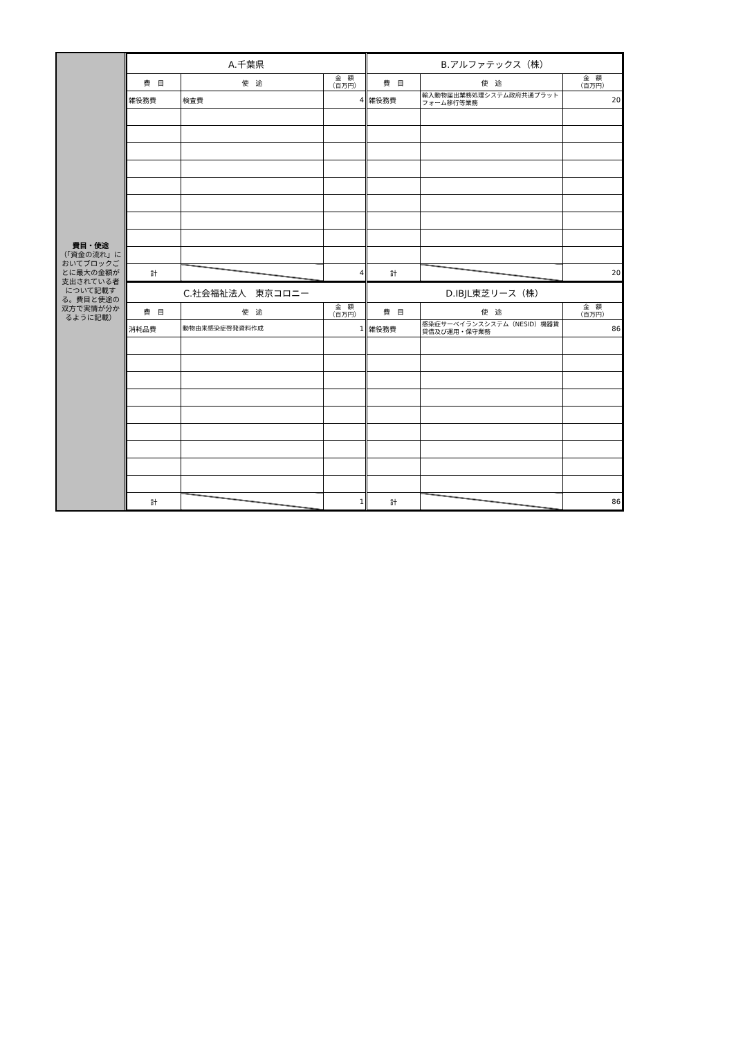費目・使途
（「資金の流れ」においてブロックごとに最大の金額が支出されている者について記載する。費目と使途の双方で実情が分かるように記載）
| A.千葉県 | | | B.アルファテックス（株） | | |
| --- | --- | --- | --- | --- | --- |
| 費 目 | 使 途 | 金 額 （百万円） | 費 目 | 使 途 | 金 額 （百万円） |
| 雑役務費 | 検査費 | 4 | 雑役務費 | 輸入動物届出業務処理システム政府共通プラットフォーム移行等業務 | 20 |
| 計 | | 4 | 計 | | 20 |
| C.社会福祉法人 東京コロニー | | | D.IBJL東芝リース（株） | | |
| --- | --- | --- | --- | --- | --- |
| 費 目 | 使 途 | 金 額 （百万円） | 費 目 | 使 途 | 金 額 （百万円） |
| 消耗品費 | 動物由来感染症啓発資料作成 | 1 | 雑役務費 | 感染症サーベイランスシステム（NESID）機器賃貸借及び運用・保守業務 | 86 |
| 計 | | 1 | 計 | | 86 |